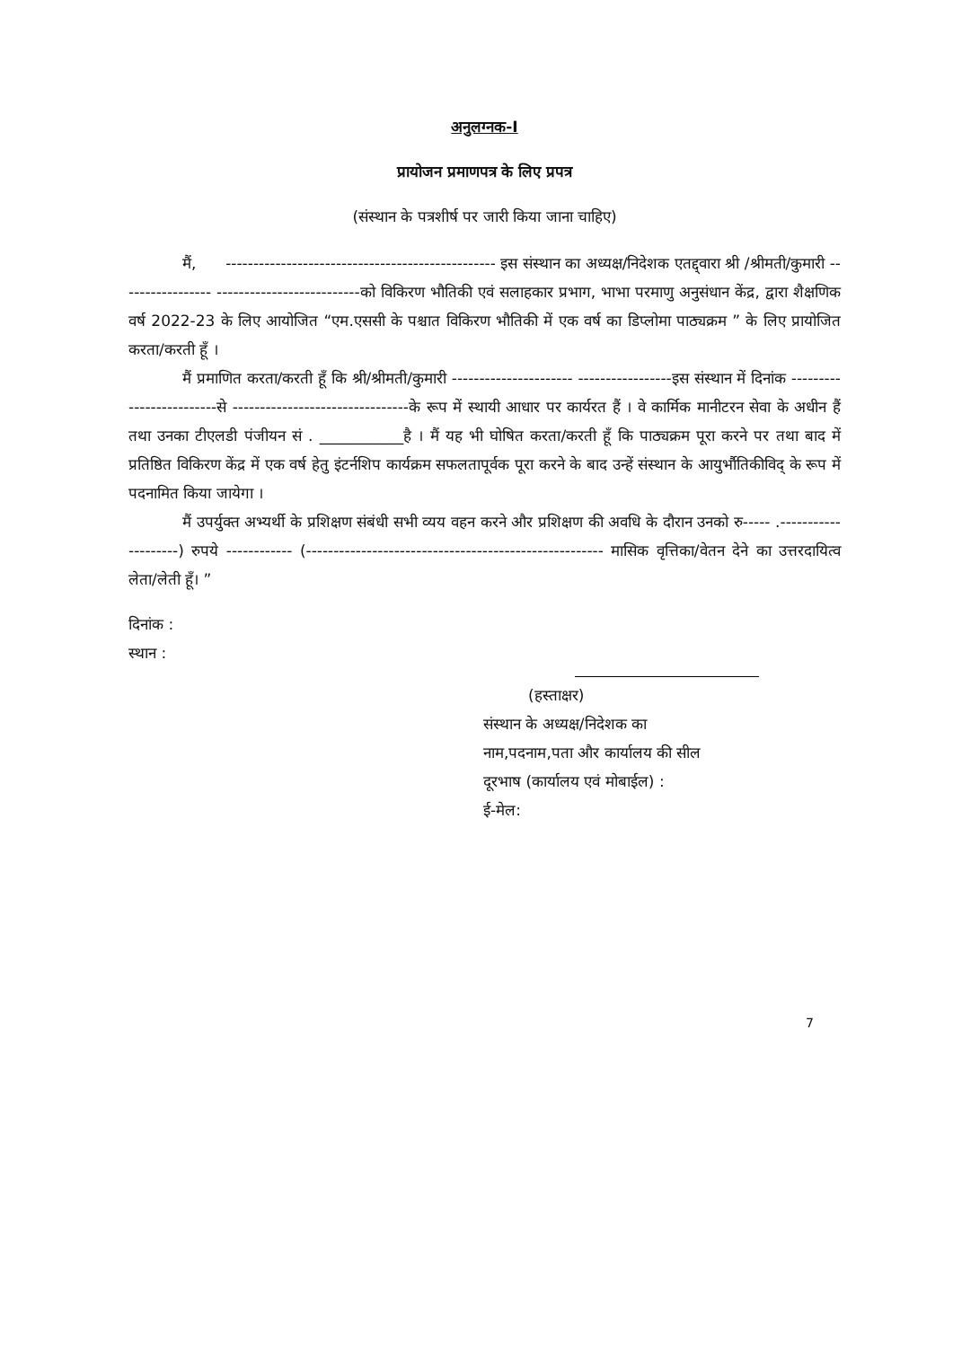अनुलग्नक-I
प्रायोजन प्रमाणपत्र के लिए प्रपत्र
(संस्थान के पत्रशीर्ष पर जारी किया जाना चाहिए)
मैं, ------------------------------------------------- इस संस्थान का अध्यक्ष/निदेशक एतद्द्वारा श्री /श्रीमती/कुमारी ----------------- --------------------------को विकिरण भौतिकी एवं सलाहकार प्रभाग, भाभा परमाणु अनुसंधान केंद्र, द्वारा शैक्षणिक वर्ष 2022-23 के लिए आयोजित “एम.एससी के पश्चात विकिरण भौतिकी में एक वर्ष का डिप्लोमा पाठ्यक्रम ” के लिए प्रायोजित करता/करती हूँ ।
मैं प्रमाणित करता/करती हूँ कि श्री/श्रीमती/कुमारी ---------------------- -----------------इस संस्थान में दिनांक -------------------------से --------------------------------के रूप में स्थायी आधार पर कार्यरत हैं । वे कार्मिक मानीटरन सेवा के अधीन हैं तथा उनका टीएलडी पंजीयन सं . ___________है । मैं यह भी घोषित करता/करती हूँ कि पाठ्यक्रम पूरा करने पर तथा बाद में प्रतिष्ठित विकिरण केंद्र में एक वर्ष हेतु इंटर्नशिप कार्यक्रम सफलतापूर्वक पूरा करने के बाद उन्हें संस्थान के आयुर्भौतिकीविद् के रूप में पदनामित किया जायेगा ।
मैं उपर्युक्त अभ्यर्थी के प्रशिक्षण संबंधी सभी व्यय वहन करने और प्रशिक्षण की अवधि के दौरान उनको रु----- .--------------------) रुपये ------------ (------------------------------------------------------ मासिक वृत्तिका/वेतन देने का उत्तरदायित्व लेता/लेती हूँ। ”
दिनांक :
स्थान :
(हस्ताक्षर)
संस्थान के अध्यक्ष/निदेशक का
नाम,पदनाम,पता और कार्यालय की सील
दूरभाष (कार्यालय एवं मोबाईल) :
ई-मेल:
7